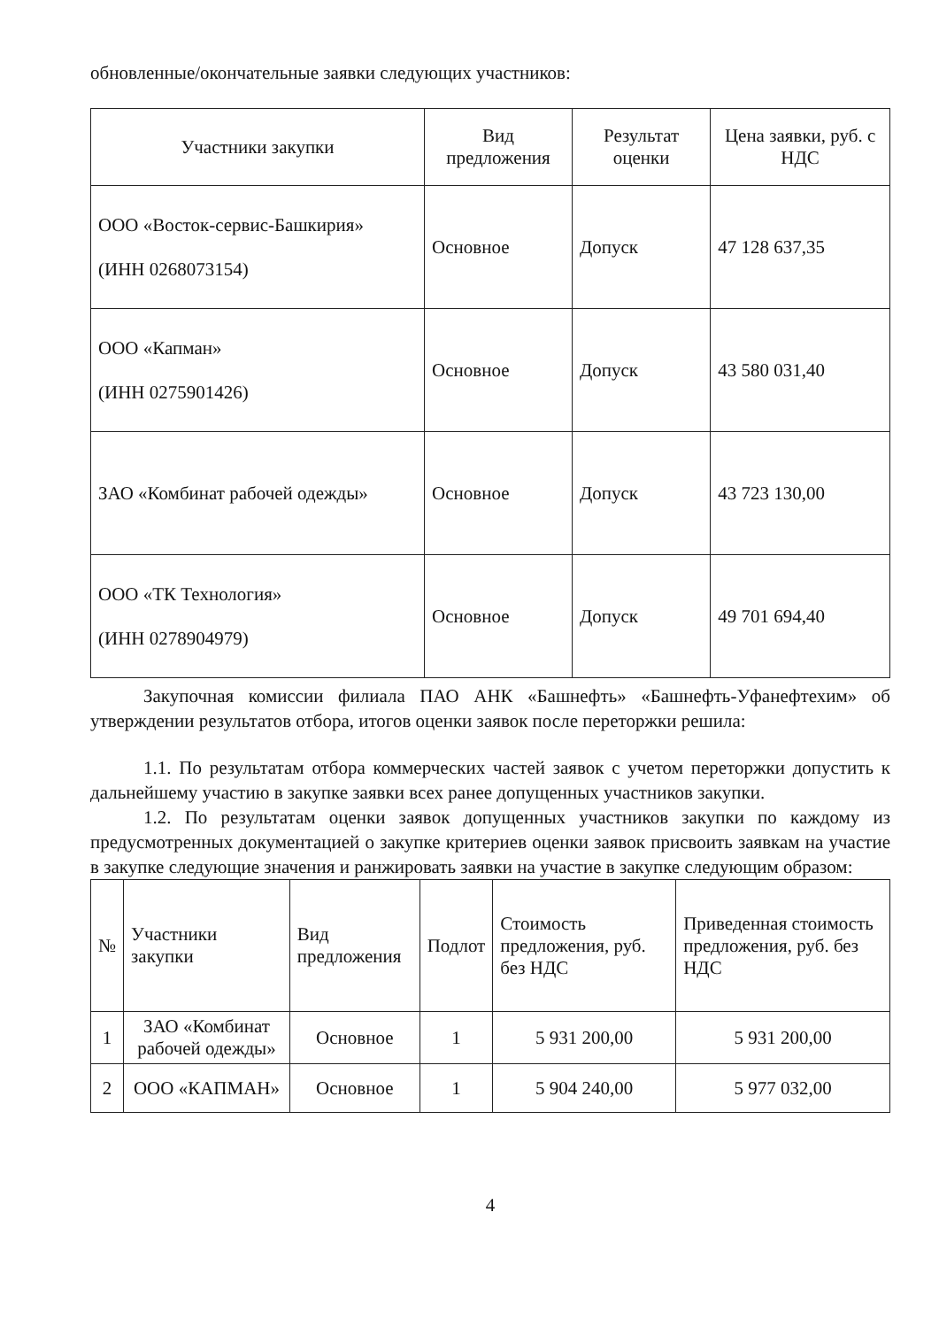обновленные/окончательные заявки следующих участников:
| Участники закупки | Вид предложения | Результат оценки | Цена заявки, руб. с НДС |
| --- | --- | --- | --- |
| ООО «Восток-сервис-Башкирия» (ИНН 0268073154) | Основное | Допуск | 47 128 637,35 |
| ООО «Капман» (ИНН 0275901426) | Основное | Допуск | 43 580 031,40 |
| ЗАО «Комбинат рабочей одежды» | Основное | Допуск | 43 723 130,00 |
| ООО «ТК Технология» (ИНН 0278904979) | Основное | Допуск | 49 701 694,40 |
Закупочная комиссии филиала ПАО АНК «Башнефть» «Башнефть-Уфанефтехим» об утверждении результатов отбора, итогов оценки заявок после переторжки решила:
1.1. По результатам отбора коммерческих частей заявок с учетом переторжки допустить к дальнейшему участию в закупке заявки всех ранее допущенных участников закупки.
1.2. По результатам оценки заявок допущенных участников закупки по каждому из предусмотренных документацией о закупке критериев оценки заявок присвоить заявкам на участие в закупке следующие значения и ранжировать заявки на участие в закупке следующим образом:
| № | Участники закупки | Вид предложения | Подлот | Стоимость предложения, руб. без НДС | Приведенная стоимость предложения, руб. без НДС |
| --- | --- | --- | --- | --- | --- |
| 1 | ЗАО «Комбинат рабочей одежды» | Основное | 1 | 5 931 200,00 | 5 931 200,00 |
| 2 | ООО «КАПМАН» | Основное | 1 | 5 904 240,00 | 5 977 032,00 |
4